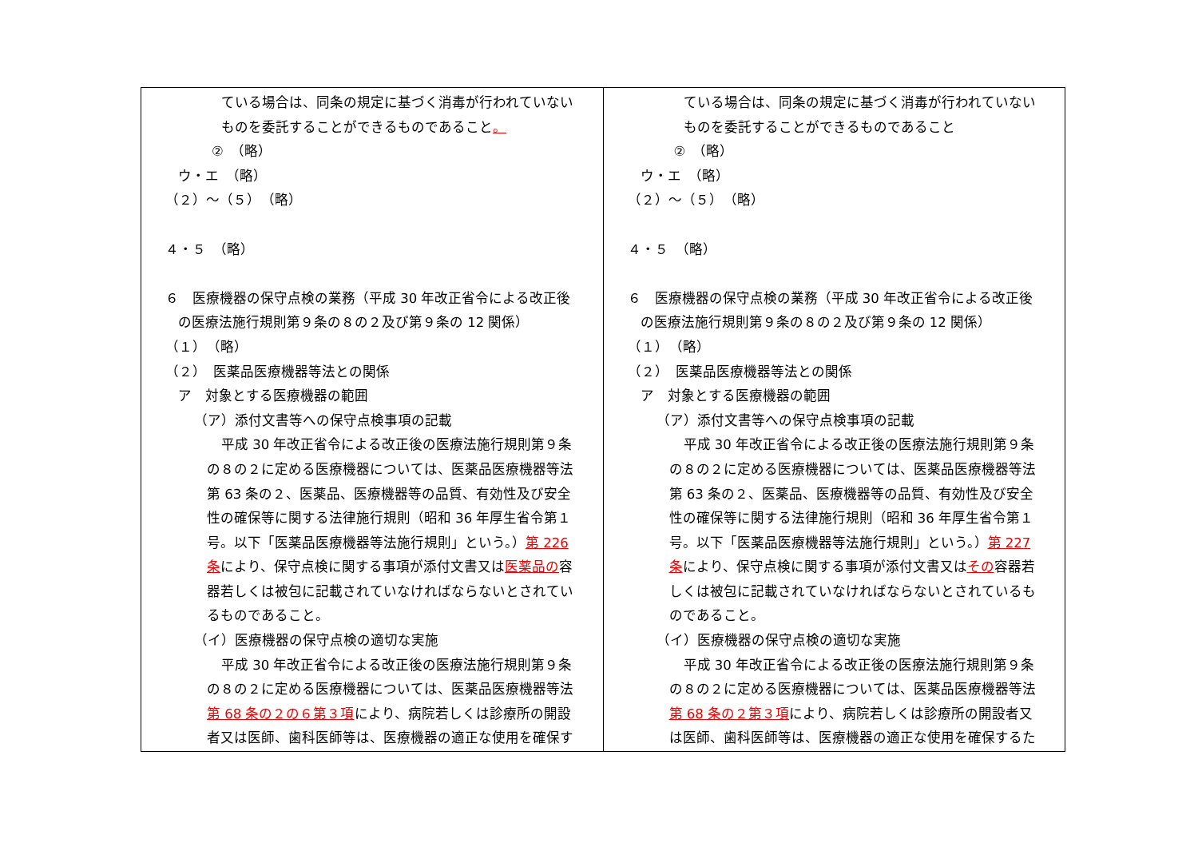| ている場合は、同条の規定に基づく消毒が行われていない ものを委託することができるものであること 。 ② （略） ウ・エ （略） （２）～（５） （略） ４・５ （略） ６ 医療機器の保守点検の業務（平成 30 年改正省令による改正後 の医療法施行規則第９条の８の２及び第９条の 12 関係） （１） （略） （２） 医薬品医療機器等法との関係 ア 対象とする医療機器の範囲 （ア）添付文書等への保守点検事項の記載 平成 30 年改正省令による改正後の医療法施行規則第９条 の８の２に定める医療機器については、医薬品医療機器等法 第 63 条の２、医薬品、医療機器等の品質、有効性及び安全 性の確保等に関する法律施行規則（昭和 36 年厚生省令第１ 号。以下「医薬品医療機器等法施行規則」という。） 第 226 条 により、保守点検に関する事項が添付文書又は 医薬品の 容 器若しくは被包に記載されていなければならないとされてい るものであること。 （イ）医療機器の保守点検の適切な実施 平成 30 年改正省令による改正後の医療法施行規則第９条 の８の２に定める医療機器については、医薬品医療機器等法 第 68 条の２の６第３項 により、病院若しくは診療所の開設 者又は医師、歯科医師等は、医療機器の適正な使用を確保す | ている場合は、同条の規定に基づく消毒が行われていない ものを委託することができるものであること ② （略） ウ・エ （略） （２）～（５） （略） ４・５ （略） ６ 医療機器の保守点検の業務（平成 30 年改正省令による改正後 の医療法施行規則第９条の８の２及び第９条の 12 関係） （１） （略） （２） 医薬品医療機器等法との関係 ア 対象とする医療機器の範囲 （ア）添付文書等への保守点検事項の記載 平成 30 年改正省令による改正後の医療法施行規則第９条 の８の２に定める医療機器については、医薬品医療機器等法 第 63 条の２、医薬品、医療機器等の品質、有効性及び安全 性の確保等に関する法律施行規則（昭和 36 年厚生省令第１ 号。以下「医薬品医療機器等法施行規則」という。） 第 227 条 により、保守点検に関する事項が添付文書又は その 容器若 しくは被包に記載されていなければならないとされているも のであること。 （イ）医療機器の保守点検の適切な実施 平成 30 年改正省令による改正後の医療法施行規則第９条 の８の２に定める医療機器については、医薬品医療機器等法 第 68 条の２第３項 により、病院若しくは診療所の開設者又 は医師、歯科医師等は、医療機器の適正な使用を確保するた |